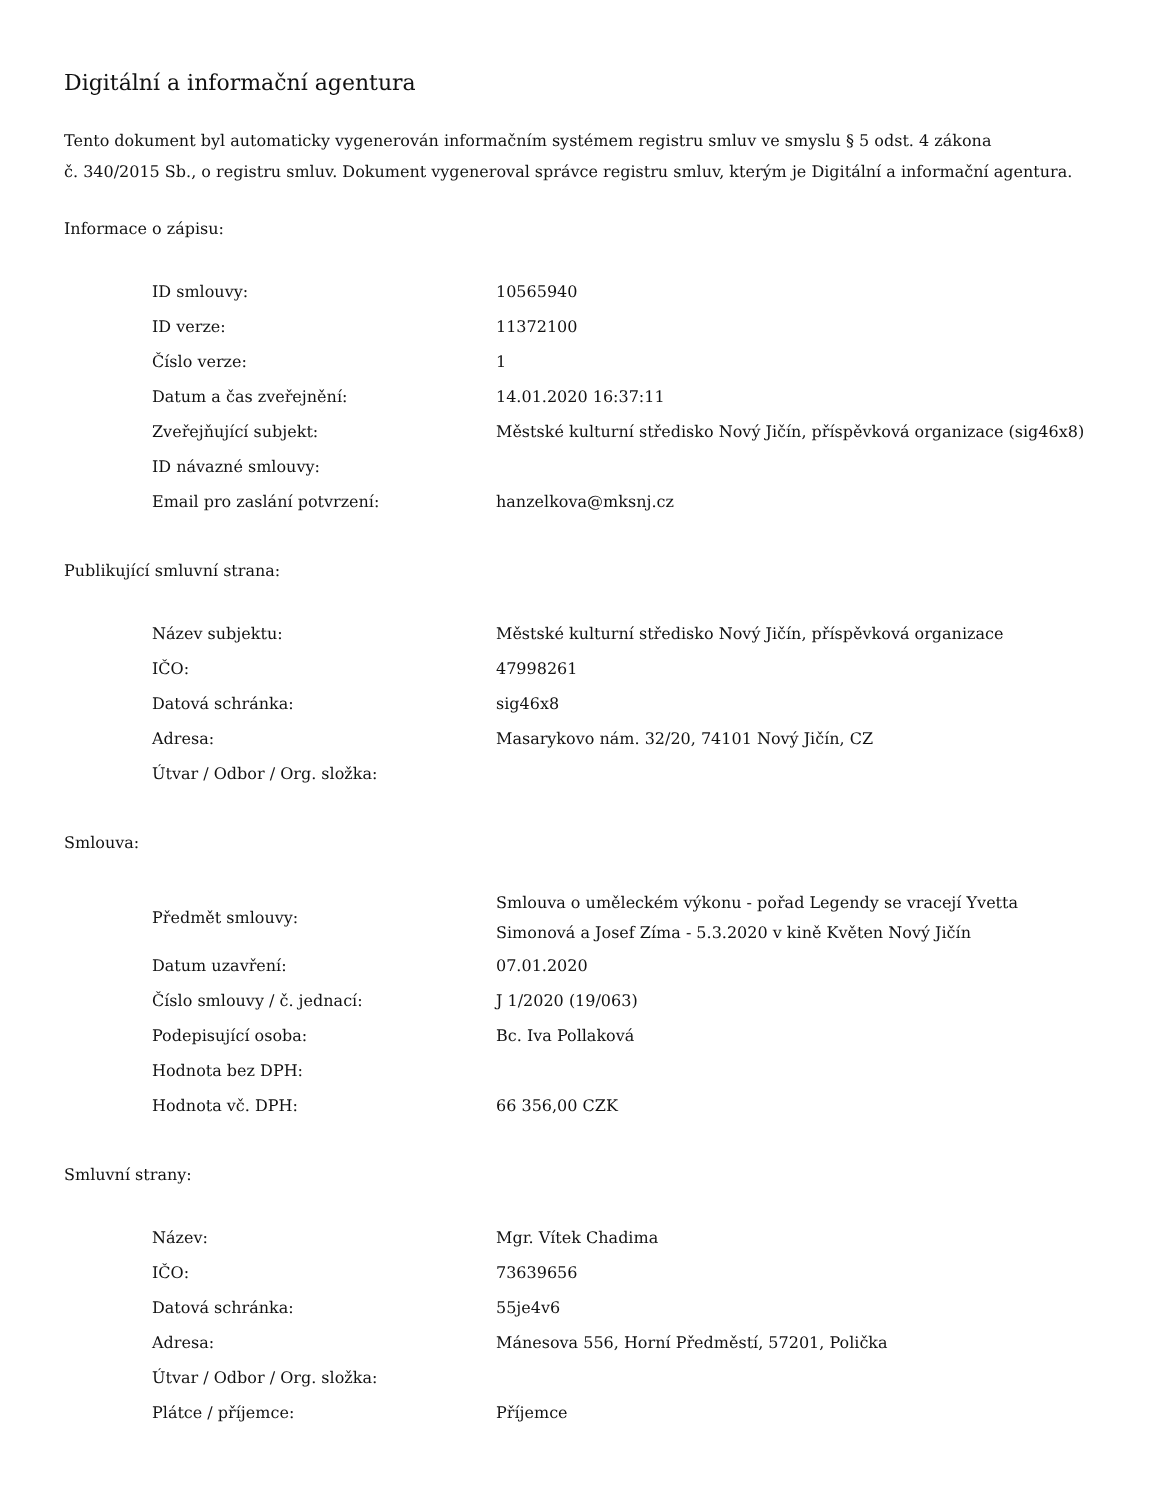Digitální a informační agentura
Tento dokument byl automaticky vygenerován informačním systémem registru smluv ve smyslu § 5 odst. 4 zákona
č. 340/2015 Sb., o registru smluv. Dokument vygeneroval správce registru smluv, kterým je Digitální a informační agentura.
Informace o zápisu:
| ID smlouvy: | 10565940 |
| ID verze: | 11372100 |
| Číslo verze: | 1 |
| Datum a čas zveřejnění: | 14.01.2020 16:37:11 |
| Zveřejňující subjekt: | Městské kulturní středisko Nový Jičín, příspěvková organizace (sig46x8) |
| ID návazné smlouvy: | |
| Email pro zaslání potvrzení: | hanzelkova@mksnj.cz |
Publikující smluvní strana:
| Název subjektu: | Městské kulturní středisko Nový Jičín, příspěvková organizace |
| IČO: | 47998261 |
| Datová schránka: | sig46x8 |
| Adresa: | Masarykovo nám. 32/20, 74101 Nový Jičín, CZ |
| Útvar / Odbor / Org. složka: | |
Smlouva:
| Předmět smlouvy: | Smlouva o uměleckém výkonu - pořad Legendy se vracejí Yvetta Simonová a Josef Zíma - 5.3.2020 v kině Květen Nový Jičín |
| Datum uzavření: | 07.01.2020 |
| Číslo smlouvy / č. jednací: | J 1/2020 (19/063) |
| Podepisující osoba: | Bc. Iva Pollaková |
| Hodnota bez DPH: | |
| Hodnota vč. DPH: | 66 356,00 CZK |
Smluvní strany:
| Název: | Mgr. Vítek Chadima |
| IČO: | 73639656 |
| Datová schránka: | 55je4v6 |
| Adresa: | Mánesova 556, Horní Předměstí, 57201, Polička |
| Útvar / Odbor / Org. složka: | |
| Plátce / příjemce: | Příjemce |